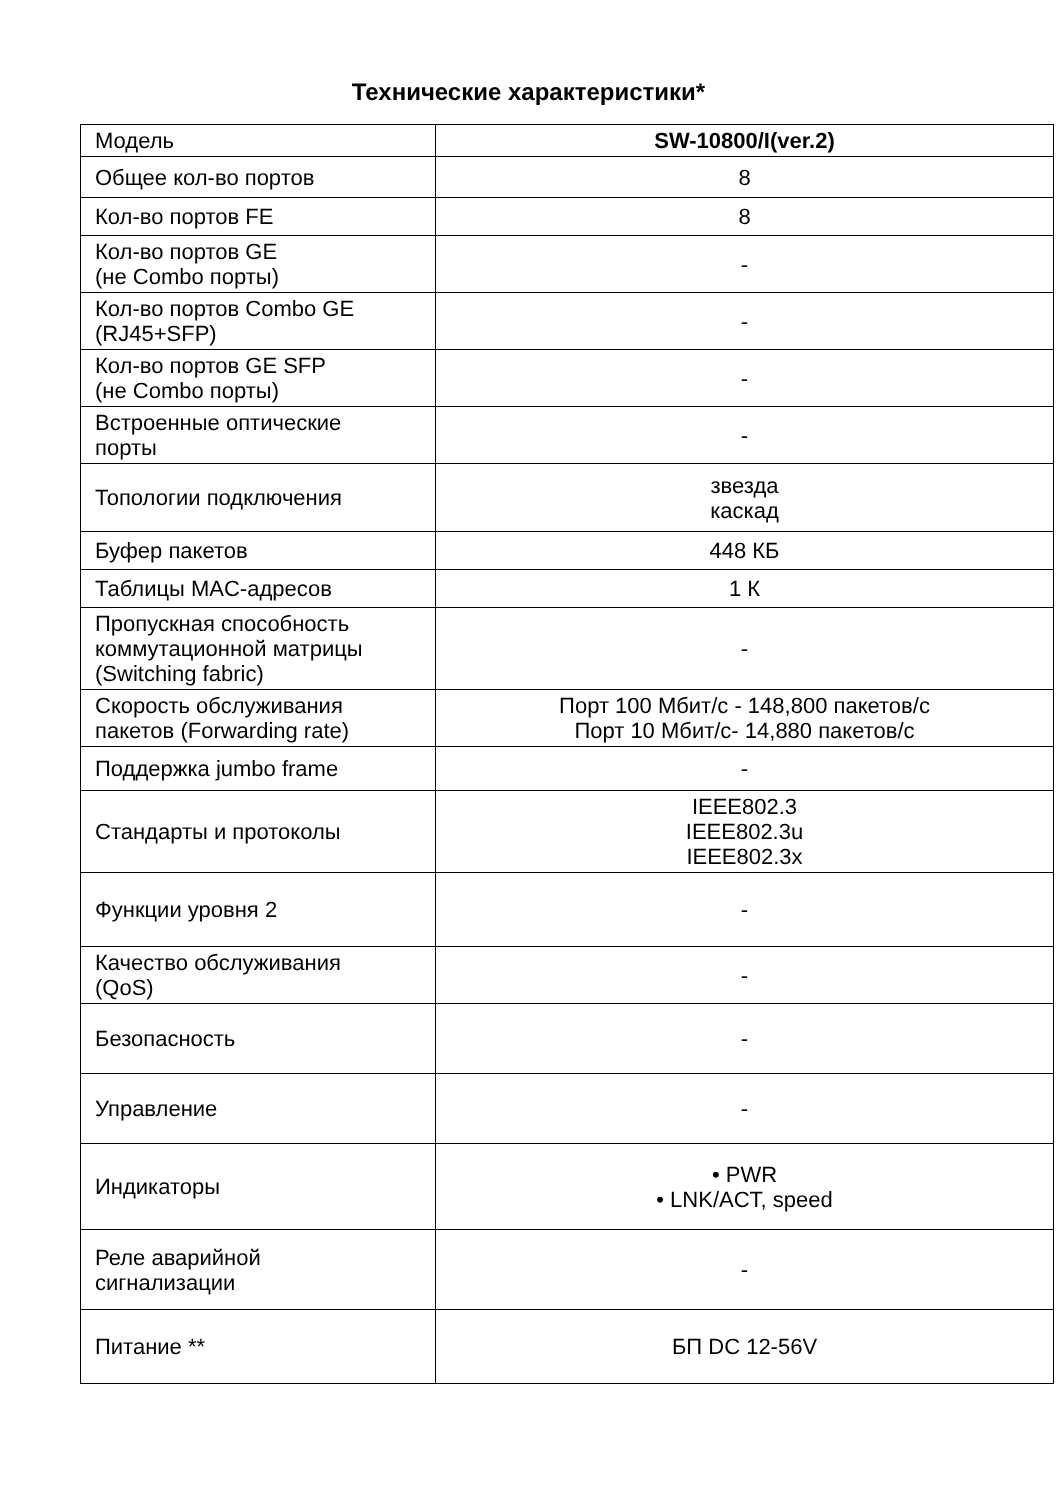Технические характеристики*
| Модель | SW-10800/I(ver.2) |
| Общее кол-во портов | 8 |
| Кол-во портов FE | 8 |
| Кол-во портов GE (не Combo порты) | - |
| Кол-во портов Combo GE (RJ45+SFP) | - |
| Кол-во портов GE SFP (не Combo порты) | - |
| Встроенные оптические порты | - |
| Топологии подключения | звезда каскад |
| Буфер пакетов | 448 КБ |
| Таблицы MAC-адресов | 1 К |
| Пропускная способность коммутационной матрицы (Switching fabric) | - |
| Скорость обслуживания пакетов (Forwarding rate) | Порт 100 Мбит/с - 148,800 пакетов/с Порт 10 Мбит/с- 14,880 пакетов/с |
| Поддержка jumbo frame | - |
| Стандарты и протоколы | IEEE802.3 IEEE802.3u IEEE802.3x |
| Функции уровня 2 | - |
| Качество обслуживания (QoS) | - |
| Безопасность | - |
| Управление | - |
| Индикаторы | • PWR • LNK/ACT, speed |
| Реле аварийной сигнализации | - |
| Питание ** | БП DC 12-56V |